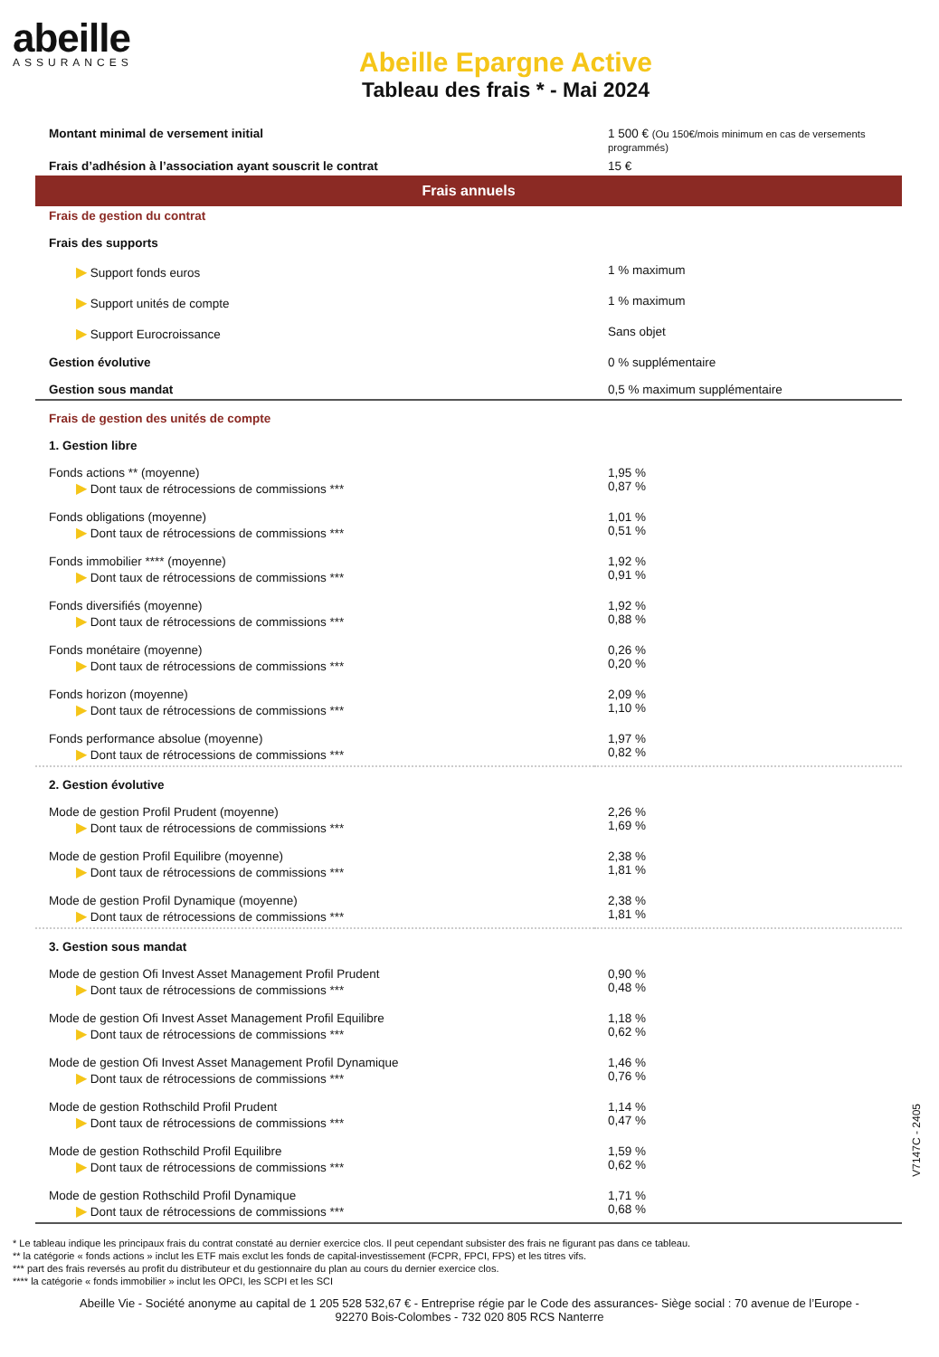abeille
ASSURANCES
Abeille Epargne Active
Tableau des frais * - Mai 2024
| Montant minimal de versement initial | 1 500 € (Ou 150€/mois minimum en cas de versements programmés) |
| Frais d’adhésion à l’association ayant souscrit le contrat | 15 € |
| Frais annuels | |
| Frais de gestion du contrat | |
| Frais des supports | |
| ▶ Support fonds euros | 1 % maximum |
| ▶ Support unités de compte | 1 % maximum |
| ▶ Support Eurocroissance | Sans objet |
| Gestion évolutive | 0 % supplémentaire |
| Gestion sous mandat | 0,5 % maximum supplémentaire |
| Frais de gestion des unités de compte | |
| 1. Gestion libre | |
| Fonds actions ** (moyenne) ▶ Dont taux de rétrocessions de commissions *** | 1,95 % 0,87 % |
| Fonds obligations (moyenne) ▶ Dont taux de rétrocessions de commissions *** | 1,01 % 0,51 % |
| Fonds immobilier **** (moyenne) ▶ Dont taux de rétrocessions de commissions *** | 1,92 % 0,91 % |
| Fonds diversifiés (moyenne) ▶ Dont taux de rétrocessions de commissions *** | 1,92 % 0,88 % |
| Fonds monétaire (moyenne) ▶ Dont taux de rétrocessions de commissions *** | 0,26 % 0,20 % |
| Fonds horizon (moyenne) ▶ Dont taux de rétrocessions de commissions *** | 2,09 % 1,10 % |
| Fonds performance absolue (moyenne) ▶ Dont taux de rétrocessions de commissions *** | 1,97 % 0,82 % |
| 2. Gestion évolutive | |
| Mode de gestion Profil Prudent (moyenne) ▶ Dont taux de rétrocessions de commissions *** | 2,26 % 1,69 % |
| Mode de gestion Profil Equilibre (moyenne) ▶ Dont taux de rétrocessions de commissions *** | 2,38 % 1,81 % |
| Mode de gestion Profil Dynamique (moyenne) ▶ Dont taux de rétrocessions de commissions *** | 2,38 % 1,81 % |
| 3. Gestion sous mandat | |
| Mode de gestion Ofi Invest Asset Management Profil Prudent ▶ Dont taux de rétrocessions de commissions *** | 0,90 % 0,48 % |
| Mode de gestion Ofi Invest Asset Management Profil Equilibre ▶ Dont taux de rétrocessions de commissions *** | 1,18 % 0,62 % |
| Mode de gestion Ofi Invest Asset Management Profil Dynamique ▶ Dont taux de rétrocessions de commissions *** | 1,46 % 0,76 % |
| Mode de gestion Rothschild Profil Prudent ▶ Dont taux de rétrocessions de commissions *** | 1,14 % 0,47 % |
| Mode de gestion Rothschild Profil Equilibre ▶ Dont taux de rétrocessions de commissions *** | 1,59 % 0,62 % |
| Mode de gestion Rothschild Profil Dynamique ▶ Dont taux de rétrocessions de commissions *** | 1,71 % 0,68 % |
* Le tableau indique les principaux frais du contrat constaté au dernier exercice clos. Il peut cependant subsister des frais ne figurant pas dans ce tableau.
** la catégorie « fonds actions » inclut les ETF mais exclut les fonds de capital-investissement (FCPR, FPCI, FPS) et les titres vifs.
*** part des frais reversés au profit du distributeur et du gestionnaire du plan au cours du dernier exercice clos.
**** la catégorie « fonds immobilier » inclut les OPCI, les SCPI et les SCI
Abeille Vie - Société anonyme au capital de 1 205 528 532,67 € - Entreprise régie par le Code des assurances- Siège social : 70 avenue de l’Europe -
92270 Bois-Colombes - 732 020 805 RCS Nanterre
V7147C - 2405